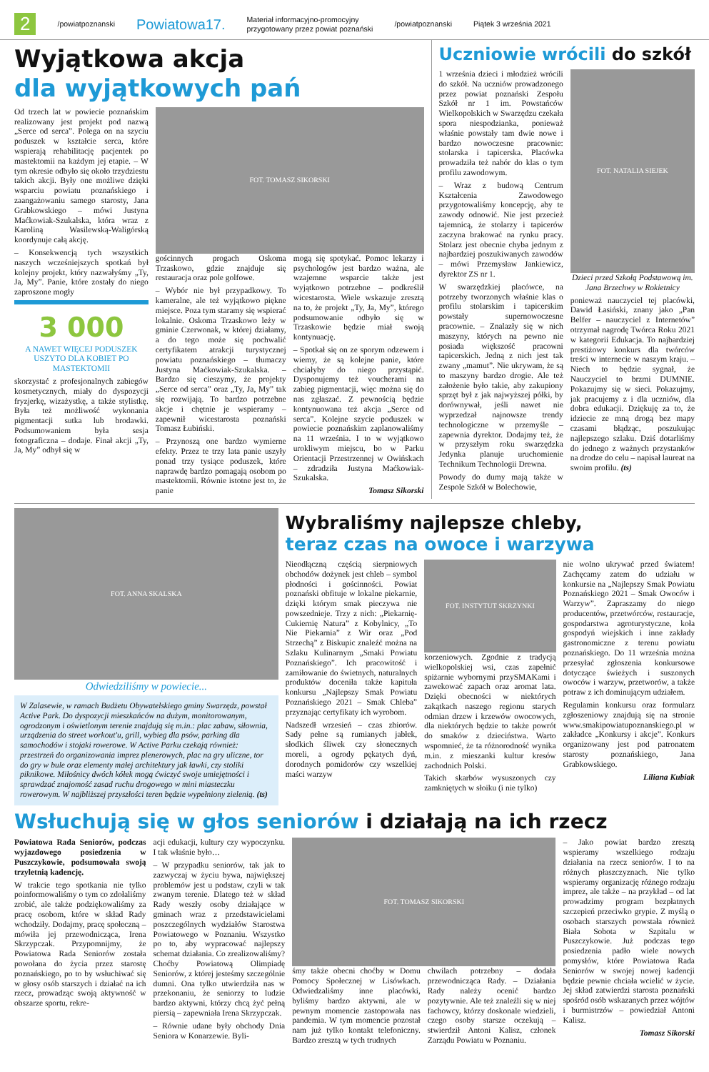2 /powiatpoznanski Powiatowa17. Materiał informacyjno-promocyjny
przygotowany przez powiat poznański /powiatpoznanski Piątek 3 września 2021
Wyjątkowa akcja
dla wyjątkowych pań
Od trzech lat w powiecie poznańskim realizowany jest projekt pod nazwą „Serce od serca”. Polega on na szyciu poduszek w kształcie serca, które wspierają rehabilitację pacjentek po mastektomii na każdym jej etapie. – W tym okresie odbyło się około trzydziestu takich akcji. Były one możliwe dzięki wsparciu powiatu poznańskiego i zaangażowaniu samego starosty, Jana Grabkowskiego – mówi Justyna Maćkowiak-Szukalska, która wraz z Karoliną Wasilewską-Waligórską koordynuje całą akcję.
– Konsekwencją tych wszystkich naszych wcześniejszych spotkań był kolejny projekt, który nazwałyśmy „Ty, Ja, My”. Panie, które zostały do niego zaproszone mogły
3 000
A NAWET WIĘCEJ PODUSZEK USZYTO DLA KOBIET PO MASTEKTOMII
skorzystać z profesjonalnych zabiegów kosmetycznych, miały do dyspozycji fryzjerkę, wizażystkę, a także stylistkę. Była też możliwość wykonania pigmentacji sutka lub brodawki. Podsumowaniem była sesja fotograficzna – dodaje. Finał akcji „Ty, Ja, My” odbył się w
FOT. TOMASZ SIKORSKI
gościnnych progach Oskoma Trzaskowo, gdzie znajduje się restauracja oraz pole golfowe.
– Wybór nie był przypadkowy. To kameralne, ale też wyjątkowo piękne miejsce. Poza tym staramy się wspierać lokalnie. Oskoma Trzaskowo leży w gminie Czerwonak, w której działamy, a do tego może się pochwalić certyfikatem atrakcji turystycznej powiatu poznańskiego – tłumaczy Justyna Maćkowiak-Szukalska. – Bardzo się cieszymy, że projekty „Serce od serca” oraz „Ty, Ja, My” tak się rozwijają. To bardzo potrzebne akcje i chętnie je wspieramy – zapewnił wicestarosta poznański Tomasz Łubiński.
– Przynoszą one bardzo wymierne efekty. Przez te trzy lata panie uszyły ponad trzy tysiące poduszek, które naprawdę bardzo pomagają osobom po mastektomii. Równie istotne jest to, że panie
mogą się spotykać. Pomoc lekarzy i psychologów jest bardzo ważna, ale wzajemne wsparcie także jest wyjątkowo potrzebne – podkreślił wicestarosta. Wiele wskazuje zresztą na to, że projekt „Ty, Ja, My”, którego podsumowanie odbyło się w Trzaskowie będzie miał swoją kontynuację.
– Spotkał się on ze sporym odzewem i wiemy, że są kolejne panie, które chciałyby do niego przystąpić. Dysponujemy też voucherami na zabieg pigmentacji, więc można się do nas zgłaszać. Z pewnością będzie kontynuowana też akcja „Serce od serca”. Kolejne szycie poduszek w powiecie poznańskim zaplanowaliśmy na 11 września. I to w wyjątkowo urokliwym miejscu, bo w Parku Orientacji Przestrzennej w Owińskach – zdradziła Justyna Maćkowiak-Szukalska.
Tomasz Sikorski
Uczniowie wrócili do szkół
1 września dzieci i młodzież wrócili do szkół. Na uczniów prowadzonego przez powiat poznański Zespołu Szkół nr 1 im. Powstańców Wielkopolskich w Swarzędzu czekała spora niespodzianka, ponieważ właśnie powstały tam dwie nowe i bardzo nowoczesne pracownie: stolarska i tapicerska. Placówka prowadziła też nabór do klas o tym profilu zawodowym.
– Wraz z budową Centrum Kształcenia Zawodowego przygotowaliśmy koncepcję, aby te zawody odnowić. Nie jest przecież tajemnicą, że stolarzy i tapicerów zaczyna brakować na rynku pracy. Stolarz jest obecnie chyba jednym z najbardziej poszukiwanych zawodów – mówi Przemysław Jankiewicz, dyrektor ZS nr 1.
W swarzędzkiej placówce, na potrzeby tworzonych właśnie klas o profilu stolarskim i tapicerskim powstały supernowoczesne pracownie. – Znalazły się w nich maszyny, których na pewno nie posiada większość pracowni tapicerskich. Jedną z nich jest tak zwany „mamut”. Nie ukrywam, że są to maszyny bardzo drogie. Ale też założenie było takie, aby zakupiony sprzęt był z jak najwyższej półki, by dorównywał, jeśli nawet nie wyprzedzał najnowsze trendy technologiczne w przemyśle – zapewnia dyrektor. Dodajmy też, że w przyszłym roku swarzędzka Jedynka planuje uruchomienie Technikum Technologii Drewna.
Powody do dumy mają także w Zespole Szkół w Bolechowie,
FOT. NATALIA SIEJEK
Dzieci przed Szkołą Podstawową im. Jana Brzechwy w Rokietnicy
ponieważ nauczyciel tej placówki, Dawid Łasiński, znany jako „Pan Belfer – nauczyciel z Internetów” otrzymał nagrodę Twórca Roku 2021 w kategorii Edukacja. To najbardziej prestiżowy konkurs dla twórców treści w internecie w naszym kraju. – Niech to będzie sygnał, że Nauczyciel to brzmi DUMNIE. Pokazujmy się w sieci. Pokazujmy, jak pracujemy z i dla uczniów, dla dobra edukacji. Dziękuję za to, że idziecie ze mną drogą bez mapy czasami błądząc, poszukując najlepszego szlaku. Dziś dotarliśmy do jednego z ważnych przystanków na drodze do celu – napisał laureat na swoim profilu. (ts)
FOT. ANNA SKALSKA
Odwiedziliśmy w powiecie...
W Zalasewie, w ramach Budżetu Obywatelskiego gminy Swarzędz, powstał Active Park. Do dyspozycji mieszkańców na dużym, monitorowanym, ogrodzonym i oświetlonym terenie znajdują się m.in.: plac zabaw, siłownia, urządzenia do street workout'u, grill, wybieg dla psów, parking dla samochodów i stojaki rowerowe. W Active Parku czekają również: przestrzeń do organizowania imprez plenerowych, plac na gry uliczne, tor do gry w bule oraz elementy małej architektury jak ławki, czy stoliki piknikowe. Miłośnicy dwóch kółek mogą ćwiczyć swoje umiejętności i sprawdzać znajomość zasad ruchu drogowego w mini miasteczku rowerowym. W najbliższej przyszłości teren będzie wypełniony zielenią. (ts)
Wybraliśmy najlepsze chleby,
teraz czas na owoce i warzywa
Nieodłączną częścią sierpniowych obchodów dożynek jest chleb – symbol płodności i gościnności. Powiat poznański obfituje w lokalne piekarnie, dzięki którym smak pieczywa nie powszednieje. Trzy z nich: „Piekarnię-Cukiernię Natura” z Kobylnicy, „To Nie Piekarnia” z Wir oraz „Pod Strzechą” z Biskupic znaleźć można na Szlaku Kulinarnym „Smaki Powiatu Poznańskiego”. Ich pracowitość i zamiłowanie do świetnych, naturalnych produktów doceniła także kapituła konkursu „Najlepszy Smak Powiatu Poznańskiego 2021 – Smak Chleba” przyznając certyfikaty ich wyrobom.
Nadszedł wrzesień – czas zbiorów. Sady pełne są rumianych jabłek, słodkich śliwek czy słonecznych moreli, a ogrody pękatych dyń, dorodnych pomidorów czy wszelkiej maści warzyw
FOT. INSTYTUT SKRZYNKI
korzeniowych. Zgodnie z tradycją wielkopolskiej wsi, czas zapełnić spiżarnie wybornymi przySMAKami i zawekować zapach oraz aromat lata. Dzięki obecności w niektórych zakątkach naszego regionu starych odmian drzew i krzewów owocowych, dla niektórych będzie to także powrót do smaków z dzieciństwa. Warto wspomnieć, że ta różnorodność wynika m.in. z mieszanki kultur kresów zachodnich Polski.
Takich skarbów wysuszonych czy zamkniętych w słoiku (i nie tylko)
nie wolno ukrywać przed światem! Zachęcamy zatem do udziału w konkursie na „Najlepszy Smak Powiatu Poznańskiego 2021 – Smak Owoców i Warzyw”. Zapraszamy do niego producentów, przetwórców, restauracje, gospodarstwa agroturystyczne, koła gospodyń wiejskich i inne zakłady gastronomiczne z terenu powiatu poznańskiego. Do 11 września można przesyłać zgłoszenia konkursowe dotyczące świeżych i suszonych owoców i warzyw, przetworów, a także potraw z ich dominującym udziałem.
Regulamin konkursu oraz formularz zgłoszeniowy znajdują się na stronie www.smakipowiatupoznanskiego.pl w zakładce „Konkursy i akcje”. Konkurs organizowany jest pod patronatem starosty poznańskiego, Jana Grabkowskiego.
Liliana Kubiak
Wsłuchują się w głos seniorów i działają na ich rzecz
Powiatowa Rada Seniorów, podczas wyjazdowego posiedzenia w Puszczykowie, podsumowała swoją trzyletnią kadencję.
W trakcie tego spotkania nie tylko poinformowaliśmy o tym co zdołaliśmy zrobić, ale także podziękowaliśmy za pracę osobom, które w skład Rady wchodziły. Dodajmy, pracę społeczną – mówiła jej przewodnicząca, Irena Skrzypczak. Przypomnijmy, że Powiatowa Rada Seniorów została powołana do życia przez starostę poznańskiego, po to by wsłuchiwać się w głosy osób starszych i działać na ich rzecz, prowadząc swoją aktywność w obszarze sportu, rekre-
acji edukacji, kultury czy wypoczynku. I tak właśnie było…
– W przypadku seniorów, tak jak to zazwyczaj w życiu bywa, największej problemów jest u podstaw, czyli w tak zwanym terenie. Dlatego też w skład Rady weszły osoby działające w gminach wraz z przedstawicielami poszczególnych wydziałów Starostwa Powiatowego w Poznaniu. Wszystko po to, aby wypracować najlepszy schemat działania. Co zrealizowaliśmy? Choćby Powiatową Olimpiadę Seniorów, z której jesteśmy szczególnie dumni. Ona tylko utwierdziła nas w przekonaniu, że seniorzy to ludzie bardzo aktywni, którzy chcą żyć pełną piersią – zapewniała Irena Skrzypczak.
– Równie udane były obchody Dnia Seniora w Konarzewie. Byli-
FOT. TOMASZ SIKORSKI
śmy także obecni choćby w Domu Pomocy Społecznej w Lisówkach. Odwiedzaliśmy inne placówki, byliśmy bardzo aktywni, ale w pewnym momencie zastopowała nas pandemia. W tym momencie pozostał nam już tylko kontakt telefoniczny. Bardzo zresztą w tych trudnych
chwilach potrzebny – dodała przewodnicząca Rady. – Działania Rady należy ocenić bardzo pozytywnie. Ale też znaleźli się w niej fachowcy, którzy doskonale wiedzieli, czego osoby starsze oczekują – stwierdził Antoni Kalisz, członek Zarządu Powiatu w Poznaniu.
– Jako powiat bardzo zresztą wspieramy wszelkiego rodzaju działania na rzecz seniorów. I to na różnych płaszczyznach. Nie tylko wspieramy organizację różnego rodzaju imprez, ale także – na przykład – od lat prowadzimy program bezpłatnych szczepień przeciwko grypie. Z myślą o osobach starszych powstała również Biała Sobota w Szpitalu w Puszczykowie. Już podczas tego posiedzenia padło wiele nowych pomysłów, które Powiatowa Rada Seniorów w swojej nowej kadencji będzie pewnie chciała wcielić w życie. Jej skład zatwierdzi starosta poznański spośród osób wskazanych przez wójtów i burmistrzów – powiedział Antoni Kalisz.
Tomasz Sikorski